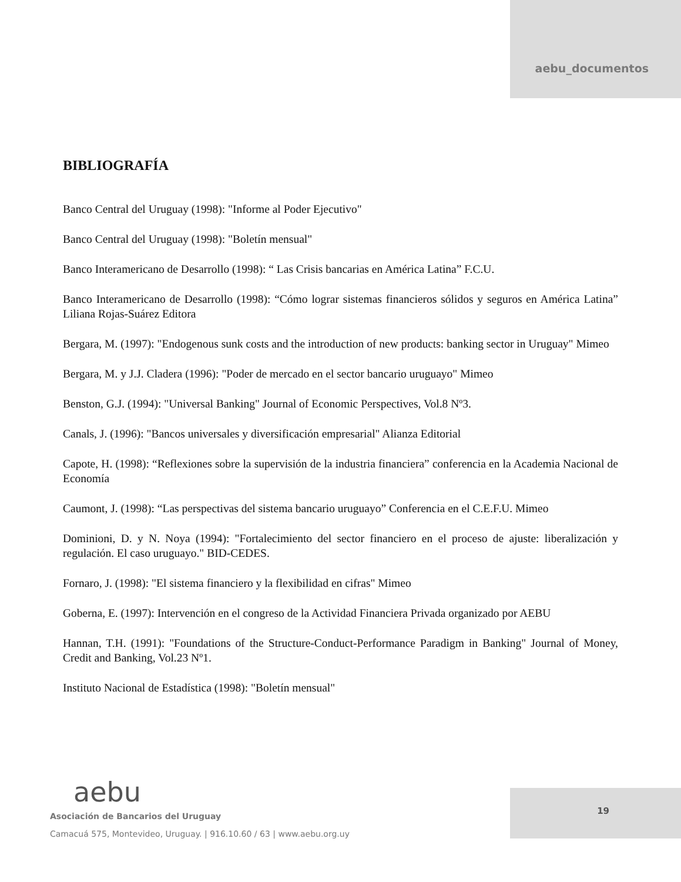aebu_documentos
BIBLIOGRAFÍA
Banco Central del Uruguay (1998): "Informe al Poder Ejecutivo"
Banco Central del Uruguay (1998): "Boletín mensual"
Banco Interamericano de Desarrollo (1998): “ Las Crisis bancarias en América Latina” F.C.U.
Banco Interamericano de Desarrollo (1998): “Cómo lograr sistemas financieros sólidos y seguros en América Latina” Liliana Rojas-Suárez Editora
Bergara, M. (1997): "Endogenous sunk costs and the introduction of new products: banking sector in Uruguay" Mimeo
Bergara, M. y J.J. Cladera (1996): "Poder de mercado en el sector bancario uruguayo" Mimeo
Benston, G.J. (1994): "Universal Banking" Journal of Economic Perspectives, Vol.8 Nº3.
Canals, J. (1996): "Bancos universales y diversificación empresarial" Alianza Editorial
Capote, H. (1998): “Reflexiones sobre la supervisión de la industria financiera” conferencia en la Academia Nacional de Economía
Caumont, J. (1998): “Las perspectivas del sistema bancario uruguayo” Conferencia en el C.E.F.U. Mimeo
Dominioni, D. y N. Noya (1994): "Fortalecimiento del sector financiero en el proceso de ajuste: liberalización y regulación. El caso uruguayo." BID-CEDES.
Fornaro, J. (1998): "El sistema financiero y la flexibilidad en cifras" Mimeo
Goberna, E. (1997): Intervención en el congreso de la Actividad Financiera Privada organizado por AEBU
Hannan, T.H. (1991): "Foundations of the Structure-Conduct-Performance Paradigm in Banking" Journal of Money, Credit and Banking, Vol.23 Nº1.
Instituto Nacional de Estadística (1998): "Boletín mensual"
aebu
Asociación de Bancarios del Uruguay
Camacuá 575, Montevideo, Uruguay. | 916.10.60 / 63 | www.aebu.org.uy
19